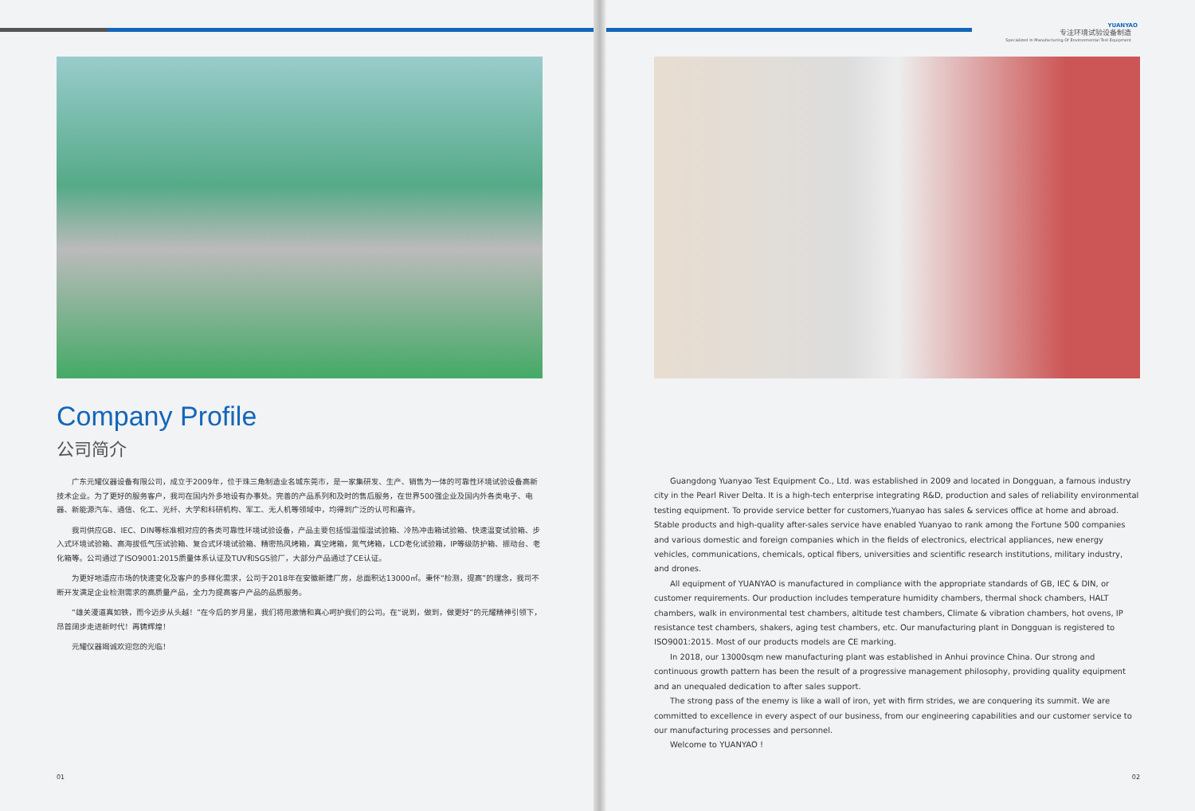专注环境试验设备制造
Specialized In Manufacturing Of Environmental Test Equipment
YUANYAO
Company Profile
公司简介
广东元耀仪器设备有限公司，成立于2009年，位于珠三角制造业名城东莞市，是一家集研发、生产、销售为一体的可靠性环境试验设备高新技术企业。为了更好的服务客户，我司在国内外多地设有办事处。完善的产品系列和及时的售后服务，在世界500强企业及国内外各类电子、电器、新能源汽车、通信、化工、光纤、大学和科研机构、军工、无人机等领域中，均得到广泛的认可和嘉许。
我司供应GB、IEC、DIN等标准相对应的各类可靠性环境试验设备，产品主要包括恒温恒湿试验箱、冷热冲击箱试验箱、快速温变试验箱、步入式环境试验箱、高海拔低气压试验箱、复合式环境试验箱、精密热风烤箱，真空烤箱，氮气烤箱，LCD老化试验箱，IP等级防护箱、振动台、老化箱等。公司通过了ISO9001:2015质量体系认证及TUV和SGS验厂，大部分产品通过了CE认证。
为更好地适应市场的快速变化及客户的多样化需求，公司于2018年在安徽新建厂房，总面积达13000㎡。秉怀“检测，提高”的理念，我司不断开发满足企业检测需求的高质量产品，全力为提高客户产品的品质服务。
“雄关漫道真如铁，而今迈步从头越！”在今后的岁月里，我们将用激情和真心呵护我们的公司。在“说到，做到，做更好”的元耀精神引领下，昂首阔步走进新时代！再铸辉煌！
元耀仪器竭诚欢迎您的光临！
01
Guangdong Yuanyao Test Equipment Co., Ltd. was established in 2009 and located in Dongguan, a famous industry city in the Pearl River Delta. It is a high-tech enterprise integrating R&D, production and sales of reliability environmental testing equipment. To provide service better for customers,Yuanyao has sales & services office at home and abroad. Stable products and high-quality after-sales service have enabled Yuanyao to rank among the Fortune 500 companies and various domestic and foreign companies which in the fields of electronics, electrical appliances, new energy vehicles, communications, chemicals, optical fibers, universities and scientific research institutions, military industry, and drones.
All equipment of YUANYAO is manufactured in compliance with the appropriate standards of GB, IEC & DIN, or customer requirements. Our production includes temperature humidity chambers, thermal shock chambers, HALT chambers, walk in environmental test chambers, altitude test chambers, Climate & vibration chambers, hot ovens, IP resistance test chambers, shakers, aging test chambers, etc. Our manufacturing plant in Dongguan is registered to ISO9001:2015. Most of our products models are CE marking.
In 2018, our 13000sqm new manufacturing plant was established in Anhui province China. Our strong and continuous growth pattern has been the result of a progressive management philosophy, providing quality equipment and an unequaled dedication to after sales support.
The strong pass of the enemy is like a wall of iron, yet with firm strides, we are conquering its summit. We are committed to excellence in every aspect of our business, from our engineering capabilities and our customer service to our manufacturing processes and personnel.
Welcome to YUANYAO !
02